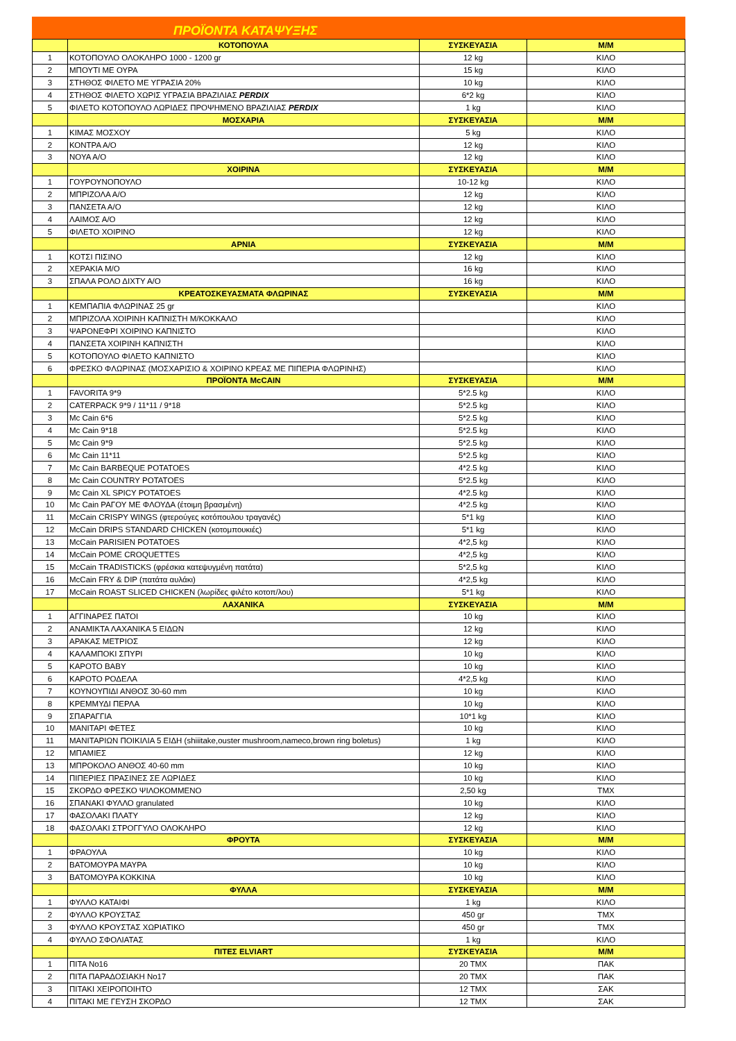ΠΡΟΪΟΝΤΑ ΚΑΤΑΨΥΞΗΣ
| | ΚΟΤΟΠΟΥΛΑ | ΣΥΣΚΕΥΑΣΙΑ | Μ/Μ |
| --- | --- | --- | --- |
| 1 | ΚΟΤΟΠΟΥΛΟ ΟΛΟΚΛΗΡΟ 1000 - 1200 gr | 12 kg | ΚΙΛΟ |
| 2 | ΜΠΟΥΤΙ ΜΕ ΟΥΡΑ | 15 kg | ΚΙΛΟ |
| 3 | ΣΤΗΘΟΣ ΦΙΛΕΤΟ ΜΕ ΥΓΡΑΣΙΑ 20% | 10 kg | ΚΙΛΟ |
| 4 | ΣΤΗΘΟΣ ΦΙΛΕΤΟ ΧΩΡΙΣ ΥΓΡΑΣΙΑ ΒΡΑΖΙΛΙΑΣ PERDIX | 6*2 kg | ΚΙΛΟ |
| 5 | ΦΙΛΕΤΟ ΚΟΤΟΠΟΥΛΟ ΛΩΡΙΔΕΣ ΠΡΟΨΗΜΕΝΟ ΒΡΑΖΙΛΙΑΣ PERDIX | 1 kg | ΚΙΛΟ |
| | ΜΟΣΧΑΡΙΑ | ΣΥΣΚΕΥΑΣΙΑ | Μ/Μ |
| 1 | ΚΙΜΑΣ ΜΟΣΧΟΥ | 5 kg | ΚΙΛΟ |
| 2 | ΚΟΝΤΡΑ Α/Ο | 12 kg | ΚΙΛΟ |
| 3 | ΝΟΥΑ Α/Ο | 12 kg | ΚΙΛΟ |
| | ΧΟΙΡΙΝΑ | ΣΥΣΚΕΥΑΣΙΑ | Μ/Μ |
| 1 | ΓΟΥΡΟΥΝΟΠΟΥΛΟ | 10-12 kg | ΚΙΛΟ |
| 2 | ΜΠΡΙΖΟΛΑ Α/Ο | 12 kg | ΚΙΛΟ |
| 3 | ΠΑΝΣΕΤΑ Α/Ο | 12 kg | ΚΙΛΟ |
| 4 | ΛΑΙΜΟΣ Α/Ο | 12 kg | ΚΙΛΟ |
| 5 | ΦΙΛΕΤΟ ΧΟΙΡΙΝΟ | 12 kg | ΚΙΛΟ |
| | ΑΡΝΙΑ | ΣΥΣΚΕΥΑΣΙΑ | Μ/Μ |
| 1 | ΚΟΤΣΙ ΠΙΣΙΝΟ | 12 kg | ΚΙΛΟ |
| 2 | ΧΕΡΑΚΙΑ Μ/Ο | 16 kg | ΚΙΛΟ |
| 3 | ΣΠΑΛΑ ΡΟΛΟ ΔΙΧΤΥ Α/Ο | 16 kg | ΚΙΛΟ |
| | ΚΡΕΑΤΟΣΚΕΥΑΣΜΑΤΑ ΦΛΩΡΙΝΑΣ | ΣΥΣΚΕΥΑΣΙΑ | Μ/Μ |
| 1 | ΚΕΜΠΑΠΙΑ ΦΛΩΡΙΝΑΣ 25 gr | | ΚΙΛΟ |
| 2 | ΜΠΡΙΖΟΛΑ ΧΟΙΡΙΝΗ ΚΑΠΝΙΣΤΗ Μ/ΚΟΚΚΑΛΟ | | ΚΙΛΟ |
| 3 | ΨΑΡΟΝΕΦΡΙ ΧΟΙΡΙΝΟ ΚΑΠΝΙΣΤΟ | | ΚΙΛΟ |
| 4 | ΠΑΝΣΕΤΑ ΧΟΙΡΙΝΗ ΚΑΠΝΙΣΤΗ | | ΚΙΛΟ |
| 5 | ΚΟΤΟΠΟΥΛΟ ΦΙΛΕΤΟ ΚΑΠΝΙΣΤΟ | | ΚΙΛΟ |
| 6 | ΦΡΕΣΚΟ ΦΛΩΡΙΝΑΣ (ΜΟΣΧΑΡΙΣΙΟ & ΧΟΙΡΙΝΟ ΚΡΕΑΣ ΜΕ ΠΙΠΕΡΙΑ ΦΛΩΡΙΝΗΣ) | | ΚΙΛΟ |
| | ΠΡΟΪΟΝΤΑ McCAIN | ΣΥΣΚΕΥΑΣΙΑ | Μ/Μ |
| 1 | FAVORITA 9*9 | 5*2.5 kg | ΚΙΛΟ |
| 2 | CATERPACK 9*9 / 11*11 / 9*18 | 5*2.5 kg | ΚΙΛΟ |
| 3 | Mc Cain 6*6 | 5*2.5 kg | ΚΙΛΟ |
| 4 | Mc Cain 9*18 | 5*2.5 kg | ΚΙΛΟ |
| 5 | Mc Cain 9*9 | 5*2.5 kg | ΚΙΛΟ |
| 6 | Mc Cain 11*11 | 5*2.5 kg | ΚΙΛΟ |
| 7 | Mc Cain BARBEQUE POTATOES | 4*2.5 kg | ΚΙΛΟ |
| 8 | Mc Cain COUNTRY POTATOES | 5*2.5 kg | ΚΙΛΟ |
| 9 | Mc Cain XL SPICY POTATOES | 4*2.5 kg | ΚΙΛΟ |
| 10 | Mc Cain ΡΑΓΟΥ ΜΕ ΦΛΟΥΔΑ (έτοιμη βρασμένη) | 4*2.5 kg | ΚΙΛΟ |
| 11 | McCain CRISPY WINGS (φτερούγες κοτόπουλου τραγανές) | 5*1 kg | ΚΙΛΟ |
| 12 | McCain DRIPS STANDARD CHICKEN (κοτομπουκιές) | 5*1 kg | ΚΙΛΟ |
| 13 | McCain PARISIEN POTATOES | 4*2,5 kg | ΚΙΛΟ |
| 14 | McCain POME CROQUETTES | 4*2,5 kg | ΚΙΛΟ |
| 15 | McCain TRADISTICKS (φρέσκια κατεψυγμένη πατάτα) | 5*2,5 kg | ΚΙΛΟ |
| 16 | McCain FRY & DIP (πατάτα αυλάκι) | 4*2,5 kg | ΚΙΛΟ |
| 17 | McCain ROAST SLICED CHICKEN (λωρίδες φιλέτο κοτοπ/λου) | 5*1 kg | ΚΙΛΟ |
| | ΛΑΧΑΝΙΚΑ | ΣΥΣΚΕΥΑΣΙΑ | Μ/Μ |
| 1 | ΑΓΓΙΝΑΡΕΣ ΠΑΤΟΙ | 10 kg | ΚΙΛΟ |
| 2 | ΑΝΑΜΙΚΤΑ ΛΑΧΑΝΙΚΑ 5 ΕΙΔΩΝ | 12 kg | ΚΙΛΟ |
| 3 | ΑΡΑΚΑΣ ΜΕΤΡΙΟΣ | 12 kg | ΚΙΛΟ |
| 4 | ΚΑΛΑΜΠΟΚΙ ΣΠΥΡΙ | 10 kg | ΚΙΛΟ |
| 5 | ΚΑΡΟΤΟ BABY | 10 kg | ΚΙΛΟ |
| 6 | ΚΑΡΟΤΟ ΡΟΔΕΛΑ | 4*2,5 kg | ΚΙΛΟ |
| 7 | ΚΟΥΝΟΥΠΙΔΙ ΑΝΘΟΣ 30-60 mm | 10 kg | ΚΙΛΟ |
| 8 | ΚΡΕΜΜΥΔΙ ΠΕΡΛΑ | 10 kg | ΚΙΛΟ |
| 9 | ΣΠΑΡΑΓΓΙΑ | 10*1 kg | ΚΙΛΟ |
| 10 | ΜΑΝΙΤΑΡΙ ΦΕΤΕΣ | 10 kg | ΚΙΛΟ |
| 11 | ΜΑΝΙΤΑΡΙΩΝ ΠΟΙΚΙΛΙΑ 5 ΕΙΔΗ (shiiitake,ouster mushroom,nameco,brown ring boletus) | 1 kg | ΚΙΛΟ |
| 12 | ΜΠΑΜΙΕΣ | 12 kg | ΚΙΛΟ |
| 13 | ΜΠΡΟΚΟΛΟ ΑΝΘΟΣ 40-60 mm | 10 kg | ΚΙΛΟ |
| 14 | ΠΙΠΕΡΙΕΣ ΠΡΑΣΙΝΕΣ ΣΕ ΛΩΡΙΔΕΣ | 10 kg | ΚΙΛΟ |
| 15 | ΣΚΟΡΔΟ ΦΡΕΣΚΟ ΨΙΛΟΚΟΜΜΕΝΟ | 2,50 kg | ΤΜΧ |
| 16 | ΣΠΑΝΑΚΙ ΦΥΛΛΟ granulated | 10 kg | ΚΙΛΟ |
| 17 | ΦΑΣΟΛΑΚΙ ΠΛΑΤΥ | 12 kg | ΚΙΛΟ |
| 18 | ΦΑΣΟΛΑΚΙ ΣΤΡΟΓΓΥΛΟ ΟΛΟΚΛΗΡΟ | 12 kg | ΚΙΛΟ |
| | ΦΡΟΥΤΑ | ΣΥΣΚΕΥΑΣΙΑ | Μ/Μ |
| 1 | ΦΡΑΟΥΛΑ | 10 kg | ΚΙΛΟ |
| 2 | ΒΑΤΟΜΟΥΡΑ ΜΑΥΡΑ | 10 kg | ΚΙΛΟ |
| 3 | ΒΑΤΟΜΟΥΡΑ ΚΟΚΚΙΝΑ | 10 kg | ΚΙΛΟ |
| | ΦΥΛΛΑ | ΣΥΣΚΕΥΑΣΙΑ | Μ/Μ |
| 1 | ΦΥΛΛΟ ΚΑΤΑΙΦΙ | 1 kg | ΚΙΛΟ |
| 2 | ΦΥΛΛΟ ΚΡΟΥΣΤΑΣ | 450 gr | ΤΜΧ |
| 3 | ΦΥΛΛΟ ΚΡΟΥΣΤΑΣ ΧΩΡΙΑΤΙΚΟ | 450 gr | ΤΜΧ |
| 4 | ΦΥΛΛΟ ΣΦΟΛΙΑΤΑΣ | 1 kg | ΚΙΛΟ |
| | ΠΙΤΕΣ ELVIART | ΣΥΣΚΕΥΑΣΙΑ | Μ/Μ |
| 1 | ΠΙΤΑ Νο16 | 20 ΤΜΧ | ΠΑΚ |
| 2 | ΠΙΤΑ ΠΑΡΑΔΟΣΙΑΚΗ Νο17 | 20 ΤΜΧ | ΠΑΚ |
| 3 | ΠΙΤΑΚΙ ΧΕΙΡΟΠΟΙΗΤΟ | 12 ΤΜΧ | ΣΑΚ |
| 4 | ΠΙΤΑΚΙ ΜΕ ΓΕΥΣΗ ΣΚΟΡΔΟ | 12 ΤΜΧ | ΣΑΚ |